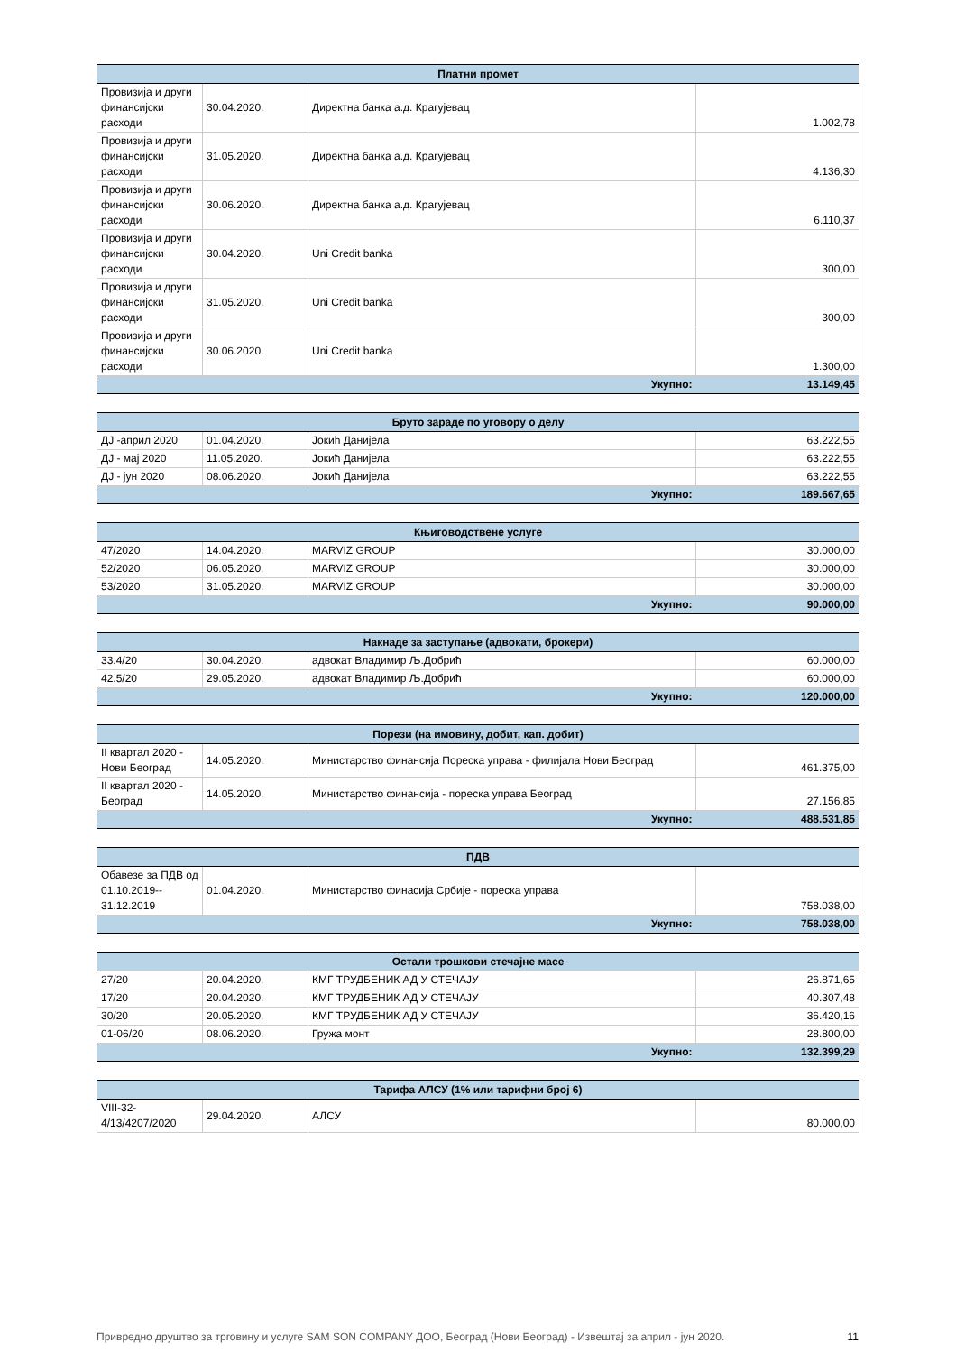| Платни промет | | | |
| --- | --- | --- | --- |
| Провизија и други финансијски расходи | 30.04.2020. | Директна банка а.д. Крагујевац | 1.002,78 |
| Провизија и други финансијски расходи | 31.05.2020. | Директна банка а.д. Крагујевац | 4.136,30 |
| Провизија и други финансијски расходи | 30.06.2020. | Директна банка а.д. Крагујевац | 6.110,37 |
| Провизија и други финансијски расходи | 30.04.2020. | Uni Credit banka | 300,00 |
| Провизија и други финансијски расходи | 31.05.2020. | Uni Credit banka | 300,00 |
| Провизија и други финансијски расходи | 30.06.2020. | Uni Credit banka | 1.300,00 |
| Укупно: | | | 13.149,45 |
| Бруто зараде по уговору о делу | | | |
| --- | --- | --- | --- |
| ДЈ -април 2020 | 01.04.2020. | Јокић Данијела | 63.222,55 |
| ДЈ - мај 2020 | 11.05.2020. | Јокић Данијела | 63.222,55 |
| ДЈ - јун 2020 | 08.06.2020. | Јокић Данијела | 63.222,55 |
| Укупно: | | | 189.667,65 |
| Књиговодствене услуге | | | |
| --- | --- | --- | --- |
| 47/2020 | 14.04.2020. | MARVIZ GROUP | 30.000,00 |
| 52/2020 | 06.05.2020. | MARVIZ GROUP | 30.000,00 |
| 53/2020 | 31.05.2020. | MARVIZ GROUP | 30.000,00 |
| Укупно: | | | 90.000,00 |
| Накнаде за заступање (адвокати, брокери) | | | |
| --- | --- | --- | --- |
| 33.4/20 | 30.04.2020. | адвокат Владимир Љ.Добрић | 60.000,00 |
| 42.5/20 | 29.05.2020. | адвокат Владимир Љ.Добрић | 60.000,00 |
| Укупно: | | | 120.000,00 |
| Порези (на имовину, добит, кап. добит) | | | |
| --- | --- | --- | --- |
| II квартал 2020 - Нови Београд | 14.05.2020. | Министарство финансија Пореска управа - филијала Нови Београд | 461.375,00 |
| II квартал 2020 - Београд | 14.05.2020. | Министарство финансија - пореска управа Београд | 27.156,85 |
| Укупно: | | | 488.531,85 |
| ПДВ | | | |
| --- | --- | --- | --- |
| Обавезе за ПДВ од 01.10.2019-- 31.12.2019 | 01.04.2020. | Министарство финасија Србије - пореска управа | 758.038,00 |
| Укупно: | | | 758.038,00 |
| Остали трошкови стечајне масе | | | |
| --- | --- | --- | --- |
| 27/20 | 20.04.2020. | КМГ ТРУДБЕНИК АД У СТЕЧАЈУ | 26.871,65 |
| 17/20 | 20.04.2020. | КМГ ТРУДБЕНИК АД У СТЕЧАЈУ | 40.307,48 |
| 30/20 | 20.05.2020. | КМГ ТРУДБЕНИК АД У СТЕЧАЈУ | 36.420,16 |
| 01-06/20 | 08.06.2020. | Гружа монт | 28.800,00 |
| Укупно: | | | 132.399,29 |
| Тарифа АЛСУ (1% или тарифни број 6) | | | |
| --- | --- | --- | --- |
| VIII-32-4/13/4207/2020 | 29.04.2020. | АЛСУ | 80.000,00 |
Привредно друштво за трговину и услуге SAM SON COMPANY ДОО, Београд (Нови Београд) - Извештај за април - јун 2020. 11